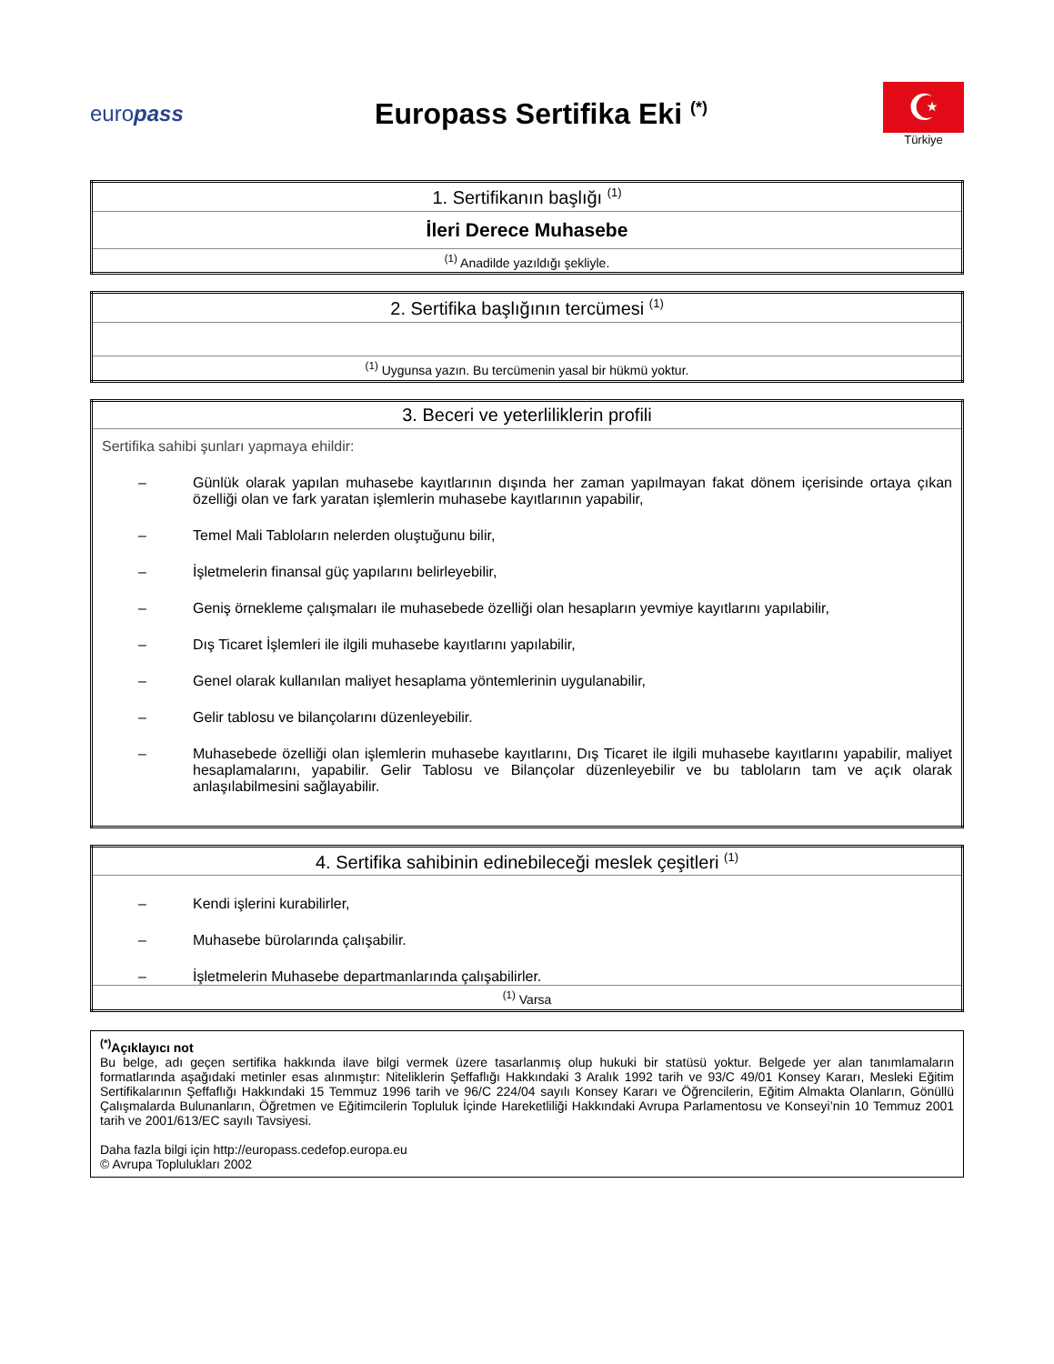europass
Europass Sertifika Eki <sup>(*)</sup>
☪
Türkiye
| 1. Sertifikanın başlığı <sup>(1)</sup> |
| İleri Derece Muhasebe |
| <sup>(1)</sup> Anadilde yazıldığı şekliyle. |
| 2. Sertifika başlığının tercümesi <sup>(1)</sup> |
| <sup>(1)</sup> Uygunsa yazın. Bu tercümenin yasal bir hükmü yoktur. |
| 3. Beceri ve yeterliliklerin profili |
| Sertifika sahibi şunları yapmaya ehildir: – Günlük olarak yapılan muhasebe kayıtlarının dışında her zaman yapılmayan fakat dönem içerisinde ortaya çıkan özelliği olan ve fark yaratan işlemlerin muhasebe kayıtlarının yapabilir, – Temel Mali Tabloların nelerden oluştuğunu bilir, – İşletmelerin finansal güç yapılarını belirleyebilir, – Geniş örnekleme çalışmaları ile muhasebede özelliği olan hesapların yevmiye kayıtlarını yapılabilir, – Dış Ticaret İşlemleri ile ilgili muhasebe kayıtlarını yapılabilir, – Genel olarak kullanılan maliyet hesaplama yöntemlerinin uygulanabilir, – Gelir tablosu ve bilançolarını düzenleyebilir. – Muhasebede özelliği olan işlemlerin muhasebe kayıtlarını, Dış Ticaret ile ilgili muhasebe kayıtlarını yapabilir, maliyet hesaplamalarını, yapabilir. Gelir Tablosu ve Bilançolar düzenleyebilir ve bu tabloların tam ve açık olarak anlaşılabilmesini sağlayabilir. |
| 4. Sertifika sahibinin edinebileceği meslek çeşitleri <sup>(1)</sup> |
| – Kendi işlerini kurabilirler, – Muhasebe bürolarında çalışabilir. – İşletmelerin Muhasebe departmanlarında çalışabilirler. |
| <sup>(1)</sup> Varsa |
<sup>(*)</sup> Açıklayıcı not
Bu belge, adı geçen sertifika hakkında ilave bilgi vermek üzere tasarlanmış olup hukuki bir statüsü yoktur. Belgede yer alan tanımlamaların formatlarında aşağıdaki metinler esas alınmıştır: Niteliklerin Şeffaflığı Hakkındaki 3 Aralık 1992 tarih ve 93/C 49/01 Konsey Kararı, Mesleki Eğitim Sertifikalarının Şeffaflığı Hakkındaki 15 Temmuz 1996 tarih ve 96/C 224/04 sayılı Konsey Kararı ve Öğrencilerin, Eğitim Almakta Olanların, Gönüllü Çalışmalarda Bulunanların, Öğretmen ve Eğitimcilerin Topluluk İçinde Hareketliliği Hakkındaki Avrupa Parlamentosu ve Konseyi’nin 10 Temmuz 2001 tarih ve 2001/613/EC sayılı Tavsiyesi.
Daha fazla bilgi için http://europass.cedefop.europa.eu
© Avrupa Toplulukları 2002